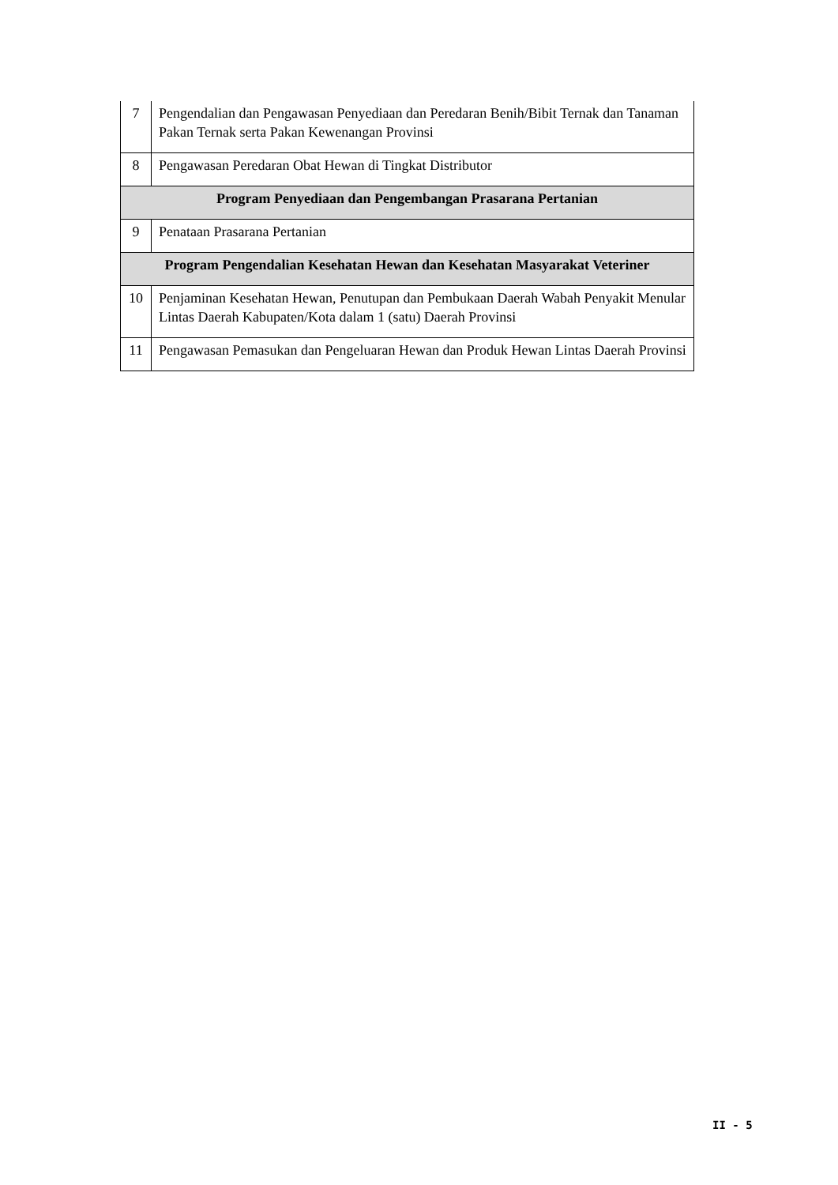| 7 | Pengendalian dan Pengawasan Penyediaan dan Peredaran Benih/Bibit Ternak dan Tanaman Pakan Ternak serta Pakan Kewenangan Provinsi |
| 8 | Pengawasan Peredaran Obat Hewan di Tingkat Distributor |
| Program Penyediaan dan Pengembangan Prasarana Pertanian | |
| 9 | Penataan Prasarana Pertanian |
| Program Pengendalian Kesehatan Hewan dan Kesehatan Masyarakat Veteriner | |
| 10 | Penjaminan Kesehatan Hewan, Penutupan dan Pembukaan Daerah Wabah Penyakit Menular Lintas Daerah Kabupaten/Kota dalam 1 (satu) Daerah Provinsi |
| 11 | Pengawasan Pemasukan dan Pengeluaran Hewan dan Produk Hewan Lintas Daerah Provinsi |
II - 5